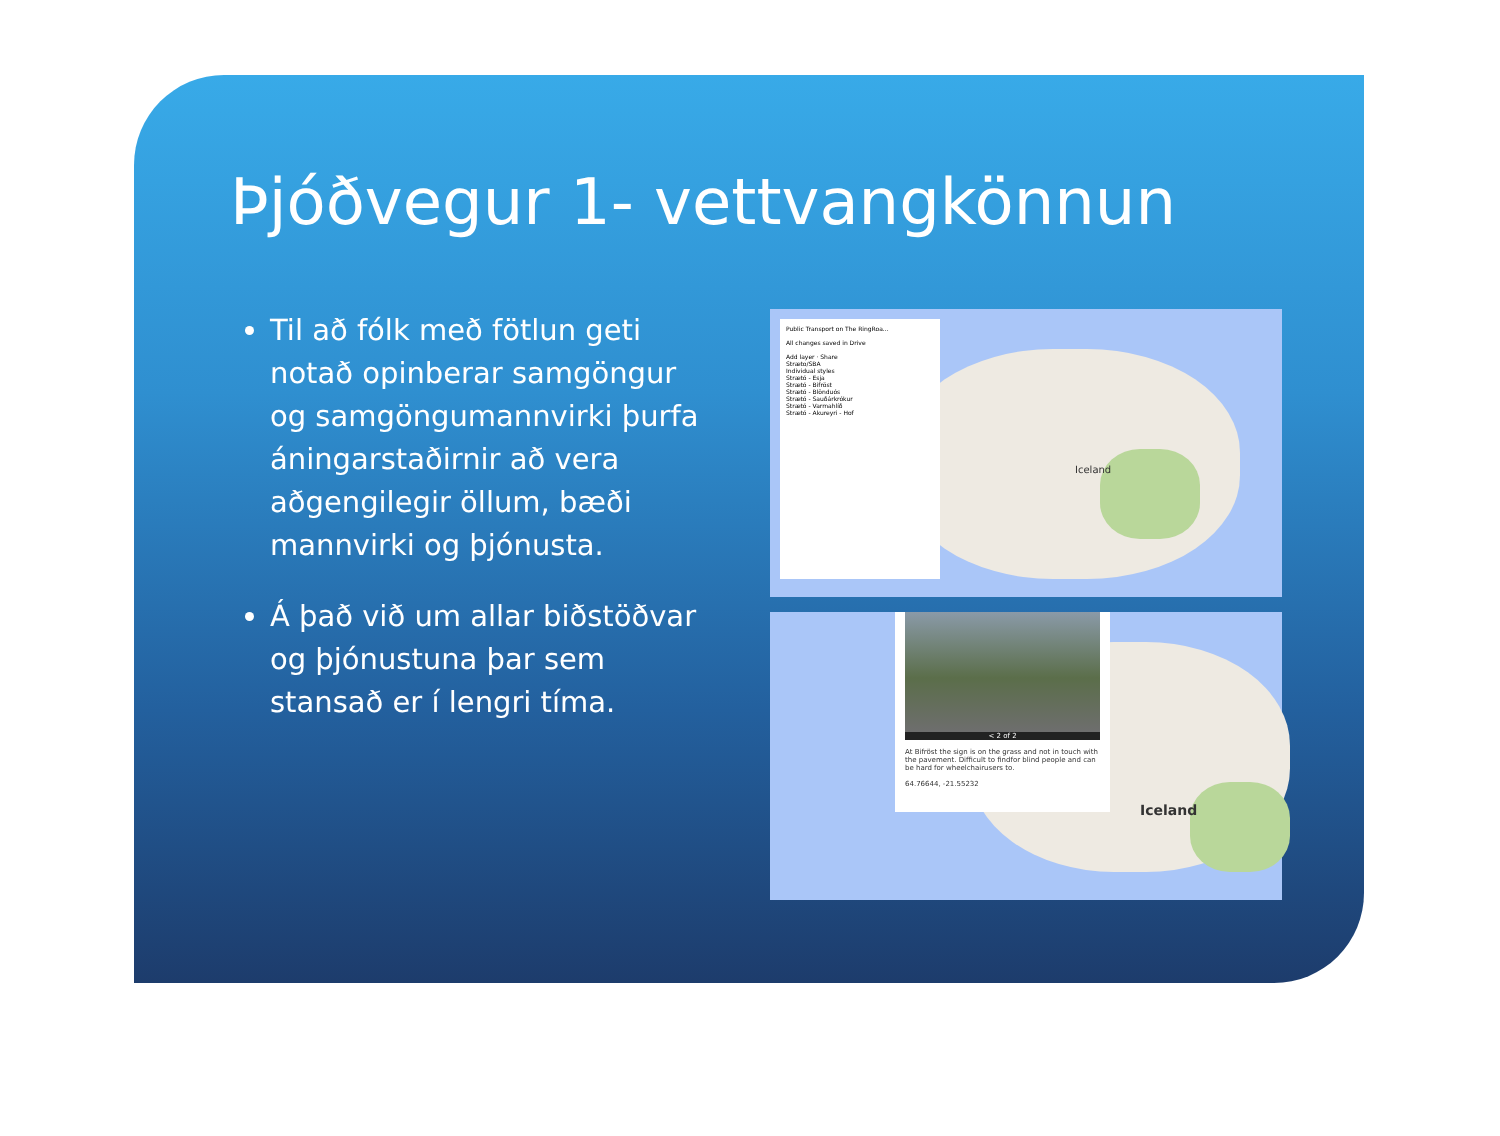Þjóðvegur 1- vettvangkönnun
Til að fólk með fötlun geti notað opinberar samgöngur og samgöngumannvirki þurfa áningarstaðirnir að vera aðgengilegir öllum, bæði mannvirki og þjónusta.
Á það við um allar biðstöðvar og þjónustuna þar sem stansað er í lengri tíma.
Public Transport on The RingRoa...
All changes saved in Drive
Add layer · Share
Stræto/SBA
Individual styles
Strætó - Esja
Strætó - Bifröst
Strætó - Blönduós
Strætó - Sauðárkrókur
Strætó - Varmahlíð
Strætó - Akureyri - Hof
Iceland
< 2 of 2
At Bifröst the sign is on the grass and not in touch with the pavement. Difficult to findfor blind people and can be hard for wheelchairusers to.
64.76644, -21.55232
Iceland